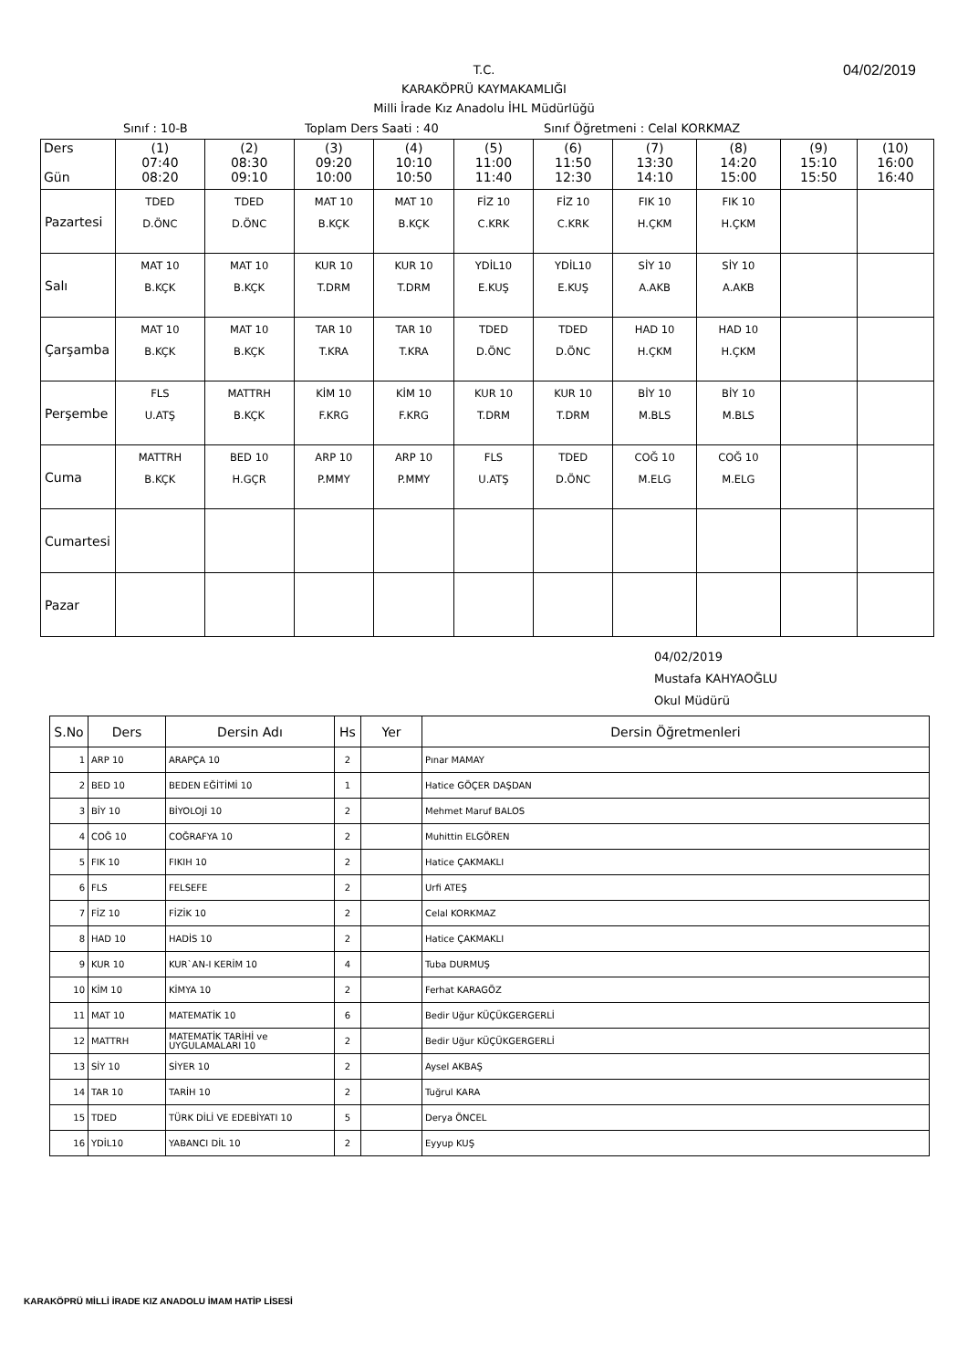T.C.
KARAKÖPRÜ KAYMAKAMLIĞI
Milli İrade Kız Anadolu İHL Müdürlüğü
04/02/2019
Sınıf : 10-B Toplam Ders Saati : 40 Sınıf Öğretmeni : Celal KORKMAZ
| Ders Gün | (1) 07:40 08:20 | (2) 08:30 09:10 | (3) 09:20 10:00 | (4) 10:10 10:50 | (5) 11:00 11:40 | (6) 11:50 12:30 | (7) 13:30 14:10 | (8) 14:20 15:00 | (9) 15:10 15:50 | (10) 16:00 16:40 |
| --- | --- | --- | --- | --- | --- | --- | --- | --- | --- | --- |
| Pazartesi | TDED D.ÖNC | TDED D.ÖNC | MAT 10 B.KÇK | MAT 10 B.KÇK | FİZ 10 C.KRK | FİZ 10 C.KRK | FIK 10 H.ÇKM | FIK 10 H.ÇKM | | |
| Salı | MAT 10 B.KÇK | MAT 10 B.KÇK | KUR 10 T.DRM | KUR 10 T.DRM | YDİL10 E.KUŞ | YDİL10 E.KUŞ | SİY 10 A.AKB | SİY 10 A.AKB | | |
| Çarşamba | MAT 10 B.KÇK | MAT 10 B.KÇK | TAR 10 T.KRA | TAR 10 T.KRA | TDED D.ÖNC | TDED D.ÖNC | HAD 10 H.ÇKM | HAD 10 H.ÇKM | | |
| Perşembe | FLS U.ATŞ | MATTRH B.KÇK | KİM 10 F.KRG | KİM 10 F.KRG | KUR 10 T.DRM | KUR 10 T.DRM | BİY 10 M.BLS | BİY 10 M.BLS | | |
| Cuma | MATTRH B.KÇK | BED 10 H.GÇR | ARP 10 P.MMY | ARP 10 P.MMY | FLS U.ATŞ | TDED D.ÖNC | COĞ 10 M.ELG | COĞ 10 M.ELG | | |
| Cumartesi | | | | | | | | | | |
| Pazar | | | | | | | | | | |
04/02/2019
Mustafa KAHYAOĞLU
Okul Müdürü
| S.No | Ders | Dersin Adı | Hs | Yer | Dersin Öğretmenleri |
| --- | --- | --- | --- | --- | --- |
| 1 | ARP 10 | ARAPÇA 10 | 2 | | Pınar MAMAY |
| 2 | BED 10 | BEDEN EĞİTİMİ 10 | 1 | | Hatice GÖÇER DAŞDAN |
| 3 | BİY 10 | BİYOLOJİ 10 | 2 | | Mehmet Maruf BALOS |
| 4 | COĞ 10 | COĞRAFYA 10 | 2 | | Muhittin ELGÖREN |
| 5 | FIK 10 | FIKIH 10 | 2 | | Hatice ÇAKMAKLI |
| 6 | FLS | FELSEFE | 2 | | Urfi ATEŞ |
| 7 | FİZ 10 | FİZİK 10 | 2 | | Celal KORKMAZ |
| 8 | HAD 10 | HADİS 10 | 2 | | Hatice ÇAKMAKLI |
| 9 | KUR 10 | KUR`AN-I KERİM 10 | 4 | | Tuba DURMUŞ |
| 10 | KİM 10 | KİMYA 10 | 2 | | Ferhat KARAGÖZ |
| 11 | MAT 10 | MATEMATİK 10 | 6 | | Bedir Uğur KÜÇÜKGERGERLİ |
| 12 | MATTRH | MATEMATİK TARİHİ ve UYGULAMALARI 10 | 2 | | Bedir Uğur KÜÇÜKGERGERLİ |
| 13 | SİY 10 | SİYER 10 | 2 | | Aysel AKBAŞ |
| 14 | TAR 10 | TARİH 10 | 2 | | Tuğrul KARA |
| 15 | TDED | TÜRK DİLİ VE EDEBİYATI 10 | 5 | | Derya ÖNCEL |
| 16 | YDİL10 | YABANCI DİL 10 | 2 | | Eyyup KUŞ |
KARAKÖPRÜ MİLLİ İRADE KIZ ANADOLU İMAM HATİP LİSESİ